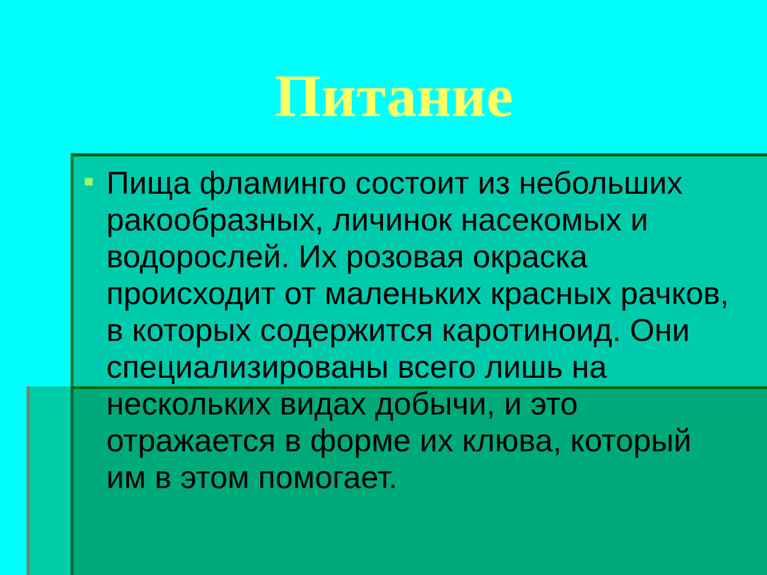Питание
Пища фламинго состоит из небольших ракообразных, личинок насекомых и водорослей. Их розовая окраска происходит от маленьких красных рачков, в которых содержится каротиноид. Они специализированы всего лишь на нескольких видах добычи, и это отражается в форме их клюва, который им в этом помогает.